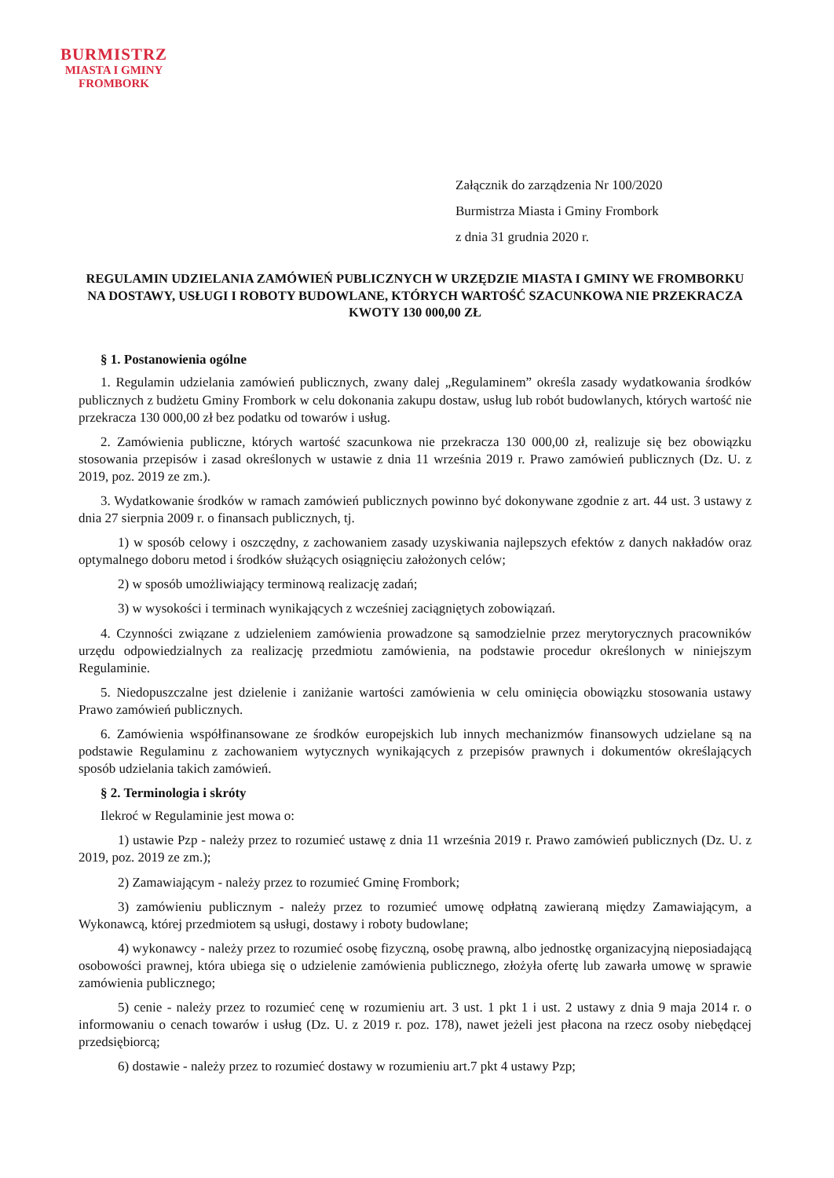BURMISTRZ
MIASTA I GMINY
FROMBORK
Załącznik do zarządzenia Nr 100/2020
Burmistrza Miasta i Gminy Frombork
z dnia 31 grudnia 2020 r.
REGULAMIN UDZIELANIA ZAMÓWIEŃ PUBLICZNYCH W URZĘDZIE MIASTA I GMINY WE FROMBORKU NA DOSTAWY, USŁUGI I ROBOTY BUDOWLANE, KTÓRYCH WARTOŚĆ SZACUNKOWA NIE PRZEKRACZA KWOTY 130 000,00 ZŁ
§ 1. Postanowienia ogólne
1. Regulamin udzielania zamówień publicznych, zwany dalej „Regulaminem” określa zasady wydatkowania środków publicznych z budżetu Gminy Frombork w celu dokonania zakupu dostaw, usług lub robót budowlanych, których wartość nie przekracza 130 000,00 zł bez podatku od towarów i usług.
2. Zamówienia publiczne, których wartość szacunkowa nie przekracza 130 000,00 zł, realizuje się bez obowiązku stosowania przepisów i zasad określonych w ustawie z dnia 11 września 2019 r. Prawo zamówień publicznych (Dz. U. z 2019, poz. 2019 ze zm.).
3. Wydatkowanie środków w ramach zamówień publicznych powinno być dokonywane zgodnie z art. 44 ust. 3 ustawy z dnia 27 sierpnia 2009 r. o finansach publicznych, tj.
1) w sposób celowy i oszczędny, z zachowaniem zasady uzyskiwania najlepszych efektów z danych nakładów oraz optymalnego doboru metod i środków służących osiągnięciu założonych celów;
2) w sposób umożliwiający terminową realizację zadań;
3) w wysokości i terminach wynikających z wcześniej zaciągniętych zobowiązań.
4. Czynności związane z udzieleniem zamówienia prowadzone są samodzielnie przez merytorycznych pracowników urzędu odpowiedzialnych za realizację przedmiotu zamówienia, na podstawie procedur określonych w niniejszym Regulaminie.
5. Niedopuszczalne jest dzielenie i zaniżanie wartości zamówienia w celu ominięcia obowiązku stosowania ustawy Prawo zamówień publicznych.
6. Zamówienia współfinansowane ze środków europejskich lub innych mechanizmów finansowych udzielane są na podstawie Regulaminu z zachowaniem wytycznych wynikających z przepisów prawnych i dokumentów określających sposób udzielania takich zamówień.
§ 2. Terminologia i skróty
Ilekroć w Regulaminie jest mowa o:
1) ustawie Pzp - należy przez to rozumieć ustawę z dnia 11 września 2019 r. Prawo zamówień publicznych (Dz. U. z 2019, poz. 2019 ze zm.);
2) Zamawiającym - należy przez to rozumieć Gminę Frombork;
3) zamówieniu publicznym - należy przez to rozumieć umowę odpłatną zawieraną między Zamawiającym, a Wykonawcą, której przedmiotem są usługi, dostawy i roboty budowlane;
4) wykonawcy - należy przez to rozumieć osobę fizyczną, osobę prawną, albo jednostkę organizacyjną nieposiadającą osobowości prawnej, która ubiega się o udzielenie zamówienia publicznego, złożyła ofertę lub zawarła umowę w sprawie zamówienia publicznego;
5) cenie - należy przez to rozumieć cenę w rozumieniu art. 3 ust. 1 pkt 1 i ust. 2 ustawy z dnia 9 maja 2014 r. o informowaniu o cenach towarów i usług (Dz. U. z 2019 r. poz. 178), nawet jeżeli jest płacona na rzecz osoby niebędącej przedsiębiorcą;
6) dostawie - należy przez to rozumieć dostawy w rozumieniu art.7 pkt 4 ustawy Pzp;